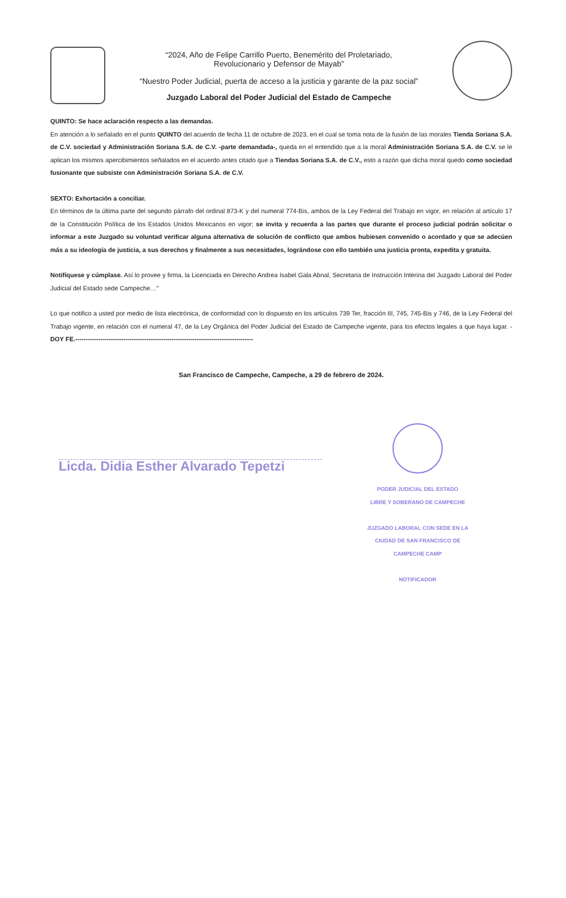“2024, Año de Felipe Carrillo Puerto, Benemérito del Proletariado,
Revolucionario y Defensor de Mayab”
“Nuestro Poder Judicial, puerta de acceso a la justicia y garante de la paz social”
Juzgado Laboral del Poder Judicial del Estado de Campeche
QUINTO: Se hace aclaración respecto a las demandas.
En atención a lo señalado en el punto QUINTO del acuerdo de fecha 11 de octubre de 2023, en el cual se toma nota de la fusión de las morales Tienda Soriana S.A. de C.V. sociedad y Administración Soriana S.A. de C.V. -parte demandada-, queda en el entendido que a la moral Administración Soriana S.A. de C.V. se le aplican los mismos apercibimientos señalados en el acuerdo antes citado que a Tiendas Soriana S.A. de C.V., esto a razón que dicha moral quedo como sociedad fusionante que subsiste con Administración Soriana S.A. de C.V.
SEXTO: Exhortación a conciliar.
En términos de la última parte del segundo párrafo del ordinal 873-K y del numeral 774-Bis, ambos de la Ley Federal del Trabajo en vigor, en relación al artículo 17 de la Constitución Política de los Estados Unidos Mexicanos en vigor; se invita y recuerda a las partes que durante el proceso judicial podrán solicitar o informar a este Juzgado su voluntad verificar alguna alternativa de solución de conflicto que ambos hubiesen convenido o acordado y que se adecúen más a su ideología de justicia, a sus derechos y finalmente a sus necesidades, lográndose con ello también una justicia pronta, expedita y gratuita.
Notifíquese y cúmplase. Así lo provee y firma, la Licenciada en Derecho Andrea Isabel Gala Abnal, Secretaria de Instrucción Interina del Juzgado Laboral del Poder Judicial del Estado sede Campeche…”
Lo que notifico a usted por medio de lista electrónica, de conformidad con lo dispuesto en los artículos 739 Ter, fracción III, 745, 745-Bis y 746, de la Ley Federal del Trabajo vigente, en relación con el numeral 47, de la Ley Orgánica del Poder Judicial del Estado de Campeche vigente, para los efectos legales a que haya lugar. - DOY FE.-------------------------------------------------------------------------------------
San Francisco de Campeche, Campeche, a 29 de febrero de 2024.
Licda. Didia Esther Alvarado Tepetzi
PODER JUDICIAL DEL ESTADO
LIBRE Y SOBERANO DE CAMPECHE
JUZGADO LABORAL CON SEDE EN LA
CIUDAD DE SAN FRANCISCO DE
CAMPECHE CAMP
NOTIFICADOR